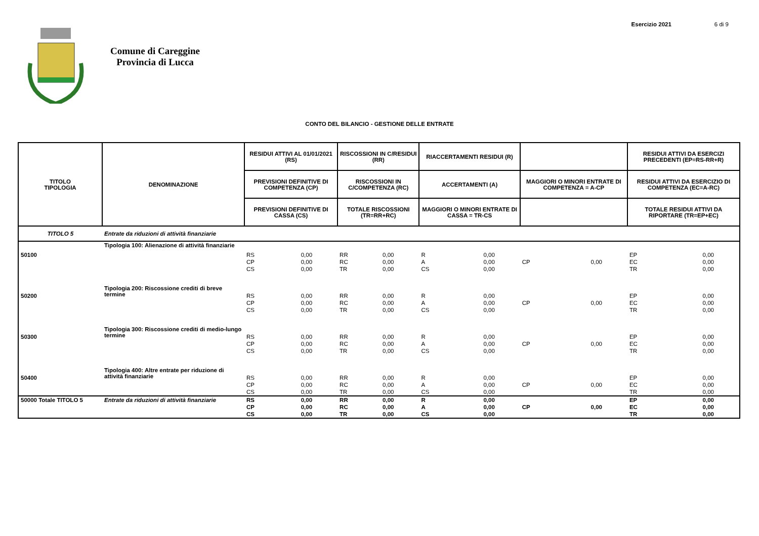Esercizio 2021 6 di 9
Comune di Careggine
Provincia di Lucca
CONTO DEL BILANCIO - GESTIONE DELLE ENTRATE
| TITOLO TIPOLOGIA | DENOMINAZIONE | RESIDUI ATTIVI AL 01/01/2021 (RS) | | RISCOSSIONI IN C/RESIDUI (RR) | | RIACCERTAMENTI RESIDUI (R) | | | | RESIDUI ATTIVI DA ESERCIZI PRECEDENTI (EP=RS-RR+R) | |
| --- | --- | --- | --- | --- | --- | --- | --- | --- | --- | --- | --- |
| | | PREVISIONI DEFINITIVE DI COMPETENZA (CP) | | RISCOSSIONI IN C/COMPETENZA (RC) | | ACCERTAMENTI (A) | | MAGGIORI O MINORI ENTRATE DI COMPETENZA = A-CP | | RESIDUI ATTIVI DA ESERCIZIO DI COMPETENZA (EC=A-RC) | |
| | | PREVISIONI DEFINITIVE DI CASSA (CS) | | TOTALE RISCOSSIONI (TR=RR+RC) | | MAGGIORI O MINORI ENTRATE DI CASSA = TR-CS | | | | TOTALE RESIDUI ATTIVI DA RIPORTARE (TR=EP+EC) | |
| TITOLO 5 | Entrate da riduzioni di attività finanziarie | | | | | | | | | | |
| 50100 | Tipologia 100: Alienazione di attività finanziarie | RS | 0,00 | RR | 0,00 | R | 0,00 | | | EP | 0,00 |
| | | CP | 0,00 | RC | 0,00 | A | 0,00 | CP | 0,00 | EC | 0,00 |
| | | CS | 0,00 | TR | 0,00 | CS | 0,00 | | | TR | 0,00 |
| 50200 | Tipologia 200: Riscossione crediti di breve termine | RS | 0,00 | RR | 0,00 | R | 0,00 | | | EP | 0,00 |
| | | CP | 0,00 | RC | 0,00 | A | 0,00 | CP | 0,00 | EC | 0,00 |
| | | CS | 0,00 | TR | 0,00 | CS | 0,00 | | | TR | 0,00 |
| 50300 | Tipologia 300: Riscossione crediti di medio-lungo termine | RS | 0,00 | RR | 0,00 | R | 0,00 | | | EP | 0,00 |
| | | CP | 0,00 | RC | 0,00 | A | 0,00 | CP | 0,00 | EC | 0,00 |
| | | CS | 0,00 | TR | 0,00 | CS | 0,00 | | | TR | 0,00 |
| 50400 | Tipologia 400: Altre entrate per riduzione di attività finanziarie | RS | 0,00 | RR | 0,00 | R | 0,00 | | | EP | 0,00 |
| | | CP | 0,00 | RC | 0,00 | A | 0,00 | CP | 0,00 | EC | 0,00 |
| | | CS | 0,00 | TR | 0,00 | CS | 0,00 | | | TR | 0,00 |
| 50000 Totale TITOLO 5 | Entrate da riduzioni di attività finanziarie | RS | 0,00 | RR | 0,00 | R | 0,00 | | | EP | 0,00 |
| | | CP | 0,00 | RC | 0,00 | A | 0,00 | CP | 0,00 | EC | 0,00 |
| | | CS | 0,00 | TR | 0,00 | CS | 0,00 | | | TR | 0,00 |